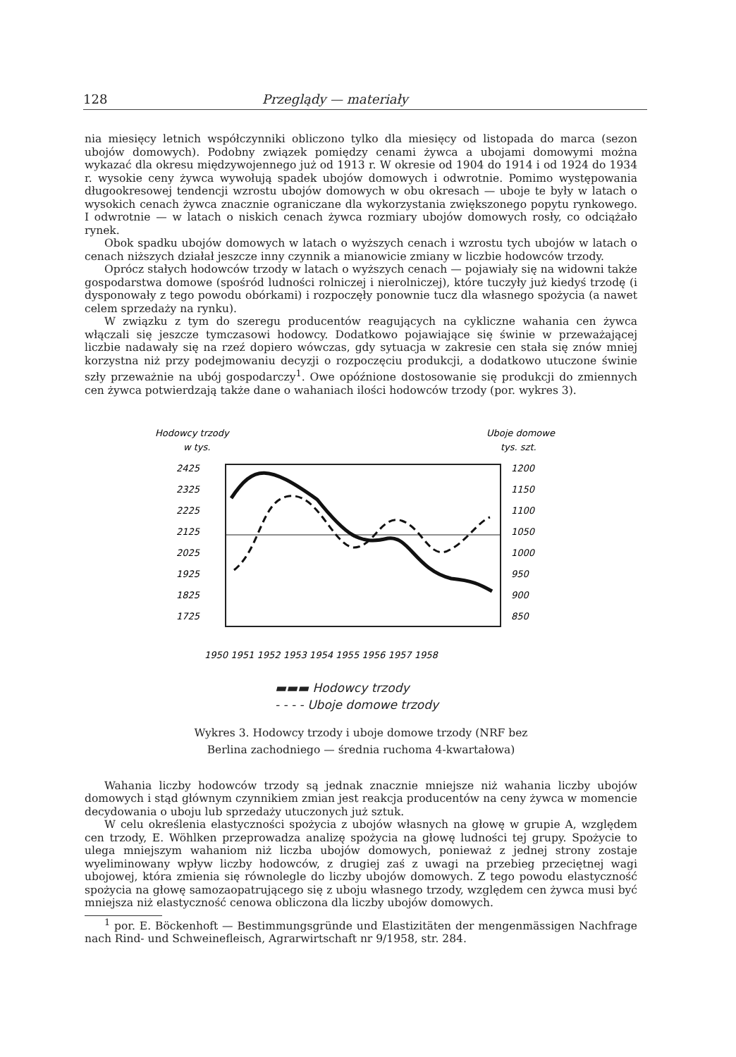128 Przeglądy — materiały
nia miesięcy letnich współczynniki obliczono tylko dla miesięcy od listopada do marca (sezon ubojów domowych). Podobny związek pomiędzy cenami żywca a ubojami domowymi można wykazać dla okresu międzywojennego już od 1913 r. W okresie od 1904 do 1914 i od 1924 do 1934 r. wysokie ceny żywca wywołują spadek ubojów domowych i odwrotnie. Pomimo występowania długookresowej tendencji wzrostu ubojów domowych w obu okresach — uboje te były w latach o wysokich cenach żywca znacznie ograniczane dla wykorzystania zwiększonego popytu rynkowego. I odwrotnie — w latach o niskich cenach żywca rozmiary ubojów domowych rosły, co odciążało rynek.
Obok spadku ubojów domowych w latach o wyższych cenach i wzrostu tych ubojów w latach o cenach niższych działał jeszcze inny czynnik a mianowicie zmiany w liczbie hodowców trzody.
Oprócz stałych hodowców trzody w latach o wyższych cenach — pojawiały się na widowni także gospodarstwa domowe (spośród ludności rolniczej i nierolniczej), które tuczyły już kiedyś trzodę (i dysponowały z tego powodu obórkami) i rozpoczęły ponownie tucz dla własnego spożycia (a nawet celem sprzedaży na rynku).
W związku z tym do szeregu producentów reagujących na cykliczne wahania cen żywca włączali się jeszcze tymczasowi hodowcy. Dodatkowo pojawiające się świnie w przeważającej liczbie nadawały się na rzeź dopiero wówczas, gdy sytuacja w zakresie cen stała się znów mniej korzystna niż przy podejmowaniu decyzji o rozpoczęciu produkcji, a dodatkowo utuczone świnie szły przeważnie na ubój gospodarczy<sup>1</sup>. Owe opóźnione dostosowanie się produkcji do zmiennych cen żywca potwierdzają także dane o wahaniach ilości hodowców trzody (por. wykres 3).
Hodowcy trzody
w tys.
Uboje domowe
tys. szt.
2425
2325
2225
2125
2025
1925
1825
1725
1200
1150
1100
1050
1000
950
900
850
1950 1951 1952 1953 1954 1955 1956 1957 1958
▬▬▬ Hodowcy trzody
- - - - Uboje domowe trzody
Wykres 3. Hodowcy trzody i uboje domowe trzody (NRF bez
Berlina zachodniego — średnia ruchoma 4-kwartałowa)
Wahania liczby hodowców trzody są jednak znacznie mniejsze niż wahania liczby ubojów domowych i stąd głównym czynnikiem zmian jest reakcja producentów na ceny żywca w momencie decydowania o uboju lub sprzedaży utuczonych już sztuk.
W celu określenia elastyczności spożycia z ubojów własnych na głowę w grupie A, względem cen trzody, E. Wöhlken przeprowadza analizę spożycia na głowę ludności tej grupy. Spożycie to ulega mniejszym wahaniom niż liczba ubojów domowych, ponieważ z jednej strony zostaje wyeliminowany wpływ liczby hodowców, z drugiej zaś z uwagi na przebieg przeciętnej wagi ubojowej, która zmienia się równolegle do liczby ubojów domowych. Z tego powodu elastyczność spożycia na głowę samozaopatrującego się z uboju własnego trzody, względem cen żywca musi być mniejsza niż elastyczność cenowa obliczona dla liczby ubojów domowych.
<sup>1</sup> por. E. Böckenhoft — Bestimmungsgründe und Elastizitäten der mengenmässigen Nachfrage nach Rind- und Schweinefleisch, Agrarwirtschaft nr 9/1958, str. 284.